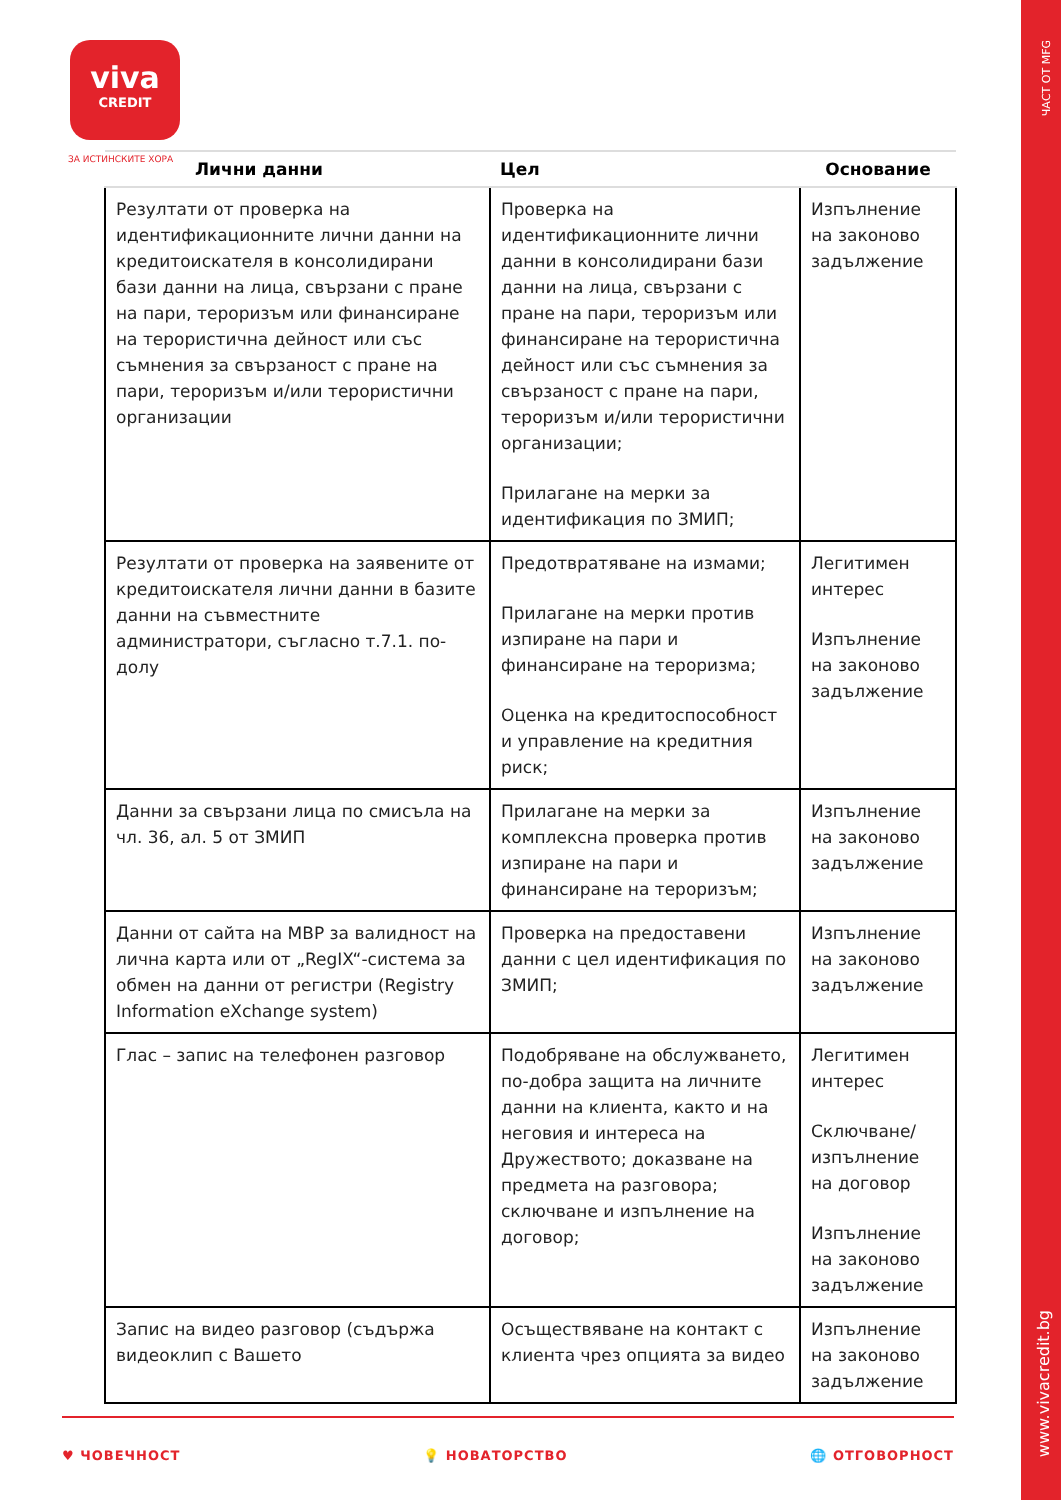viva
CREDIT
ЗА ИСТИНСКИТЕ ХОРА
ЧАСТ ОТ MFG
www.vivacredit.bg
| Лични данни | Цел | Основание |
| --- | --- | --- |
| Резултати от проверка на идентификационните лични данни на кредитоискателя в консолидирани бази данни на лица, свързани с пране на пари, тероризъм или финансиране на терористична дейност или със съмнения за свързаност с пране на пари, тероризъм и/или терористични организации | Проверка на идентификационните лични данни в консолидирани бази данни на лица, свързани с пране на пари, тероризъм или финансиране на терористична дейност или със съмнения за свързаност с пране на пари, тероризъм и/или терористични организации; Прилагане на мерки за идентификация по ЗМИП; | Изпълнение на законово задължение |
| Резултати от проверка на заявените от кредитоискателя лични данни в базите данни на съвместните администратори, съгласно т.7.1. по-долу | Предотвратяване на измами; Прилагане на мерки против изпиране на пари и финансиране на тероризма; Оценка на кредитоспособност и управление на кредитния риск; | Легитимен интерес Изпълнение на законово задължение |
| Данни за свързани лица по смисъла на чл. 36, ал. 5 от ЗМИП | Прилагане на мерки за комплексна проверка против изпиране на пари и финансиране на тероризъм; | Изпълнение на законово задължение |
| Данни от сайта на МВР за валидност на лична карта или от „RegIX“-система за обмен на данни от регистри (Registry Information eXchange system) | Проверка на предоставени данни с цел идентификация по ЗМИП; | Изпълнение на законово задължение |
| Глас – запис на телефонен разговор | Подобряване на обслужването, по-добра защита на личните данни на клиента, както и на неговия и интереса на Дружеството; доказване на предмета на разговора; сключване и изпълнение на договор; | Легитимен интерес Сключване/изпълнение на договор Изпълнение на законово задължение |
| Запис на видео разговор (съдържа видеоклип с Вашето | Осъществяване на контакт с клиента чрез опцията за видео | Изпълнение на законово задължение |
♥ ЧОВЕЧНОСТ 💡 НОВАТОРСТВО 🌐 ОТГОВОРНОСТ